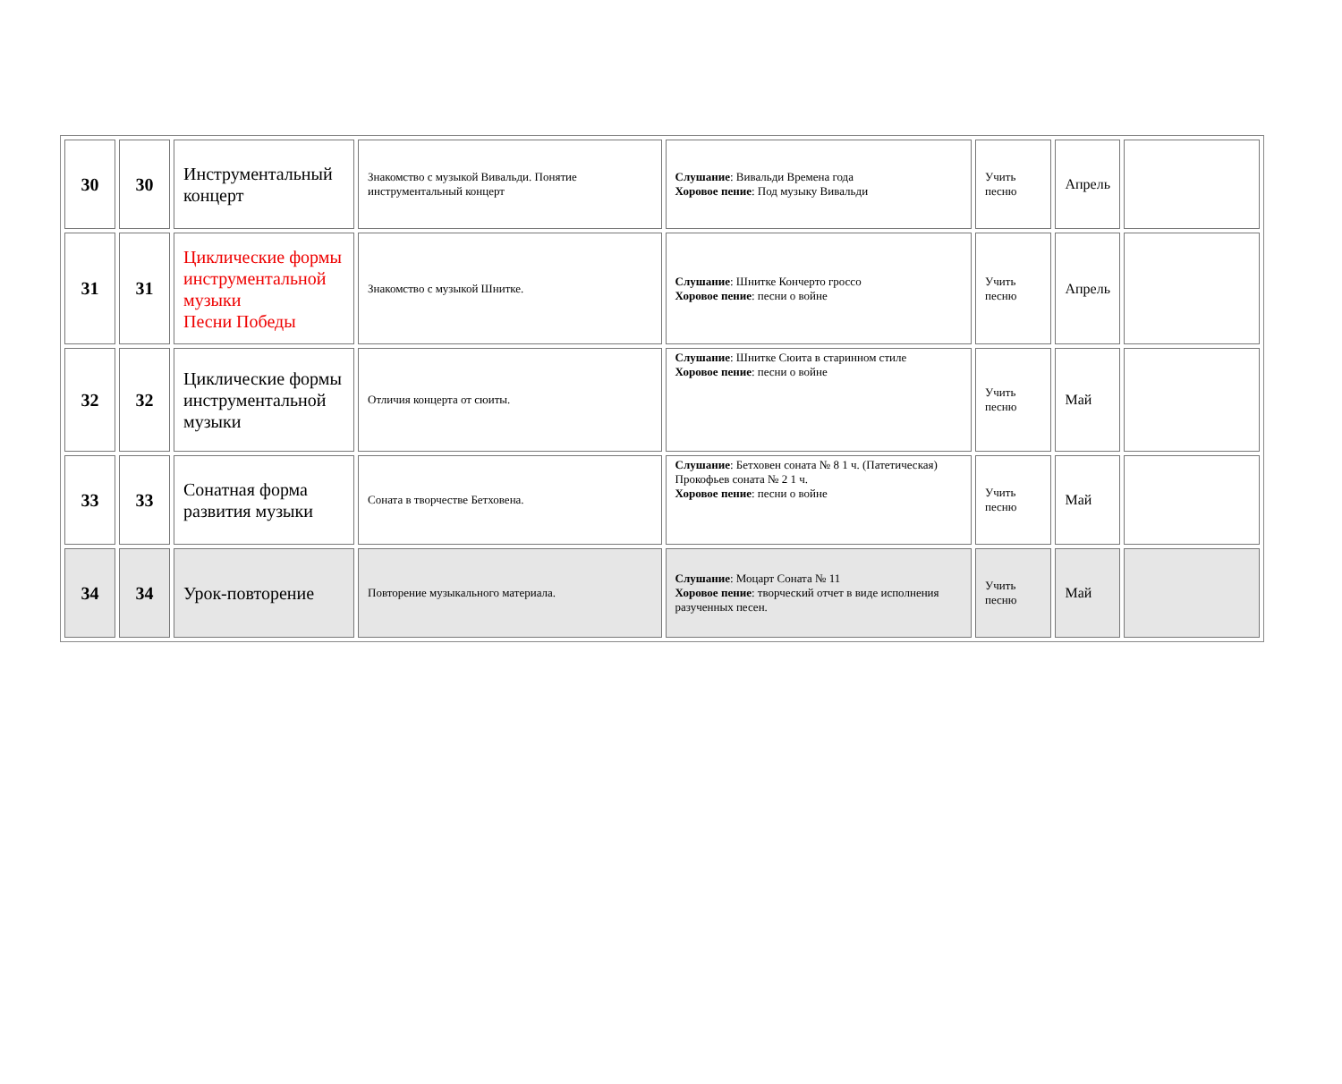| 30 | 30 | Инструментальный концерт | Знакомство с музыкой Вивальди. Понятие инструментальный концерт | Слушание : Вивальди Времена года Хоровое пение : Под музыку Вивальди | Учить песню | Апрель | |
| 31 | 31 | Циклические формы инструментальной музыки Песни Победы | Знакомство с музыкой Шнитке. | Слушание : Шнитке Кончерто гроссо Хоровое пение : песни о войне | Учить песню | Апрель | |
| 32 | 32 | Циклические формы инструментальной музыки | Отличия концерта от сюиты. | Слушание : Шнитке Сюита в старинном стиле Хоровое пение : песни о войне | Учить песню | Май | |
| 33 | 33 | Сонатная форма развития музыки | Соната в творчестве Бетховена. | Слушание : Бетховен соната № 8 1 ч. (Патетическая) Прокофьев соната № 2 1 ч. Хоровое пение : песни о войне | Учить песню | Май | |
| 34 | 34 | Урок-повторение | Повторение музыкального материала. | Слушание : Моцарт Соната № 11 Хоровое пение : творческий отчет в виде исполнения разученных песен. | Учить песню | Май | |